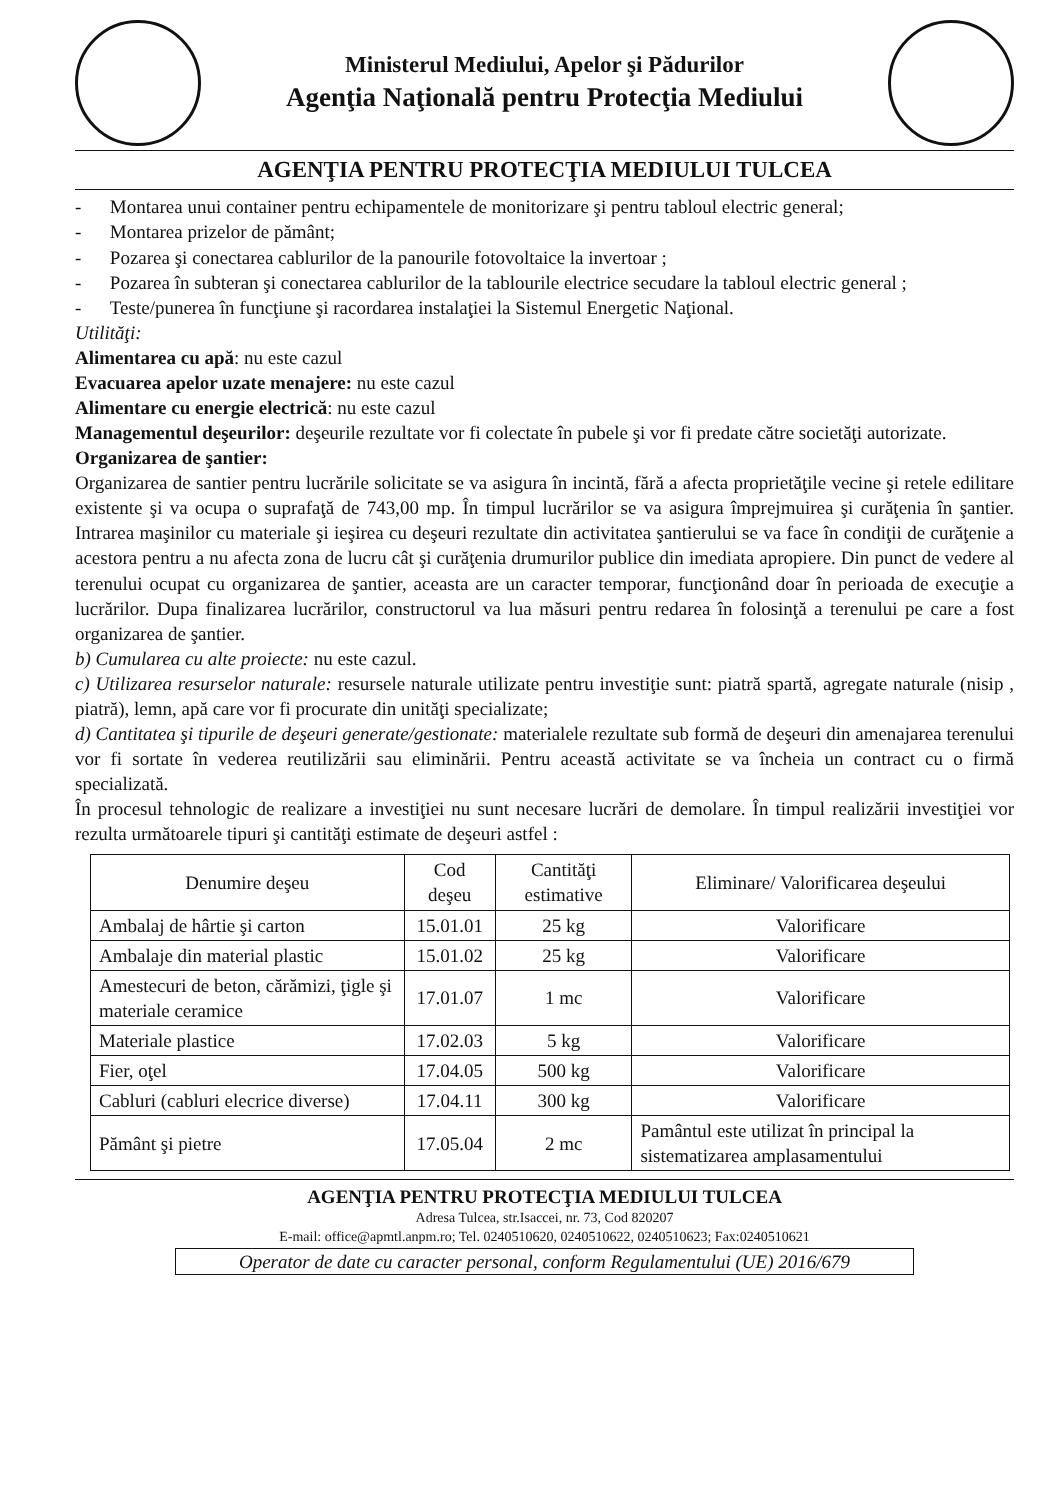Ministerul Mediului, Apelor şi Pădurilor
Agenţia Naţională pentru Protecţia Mediului
AGENŢIA PENTRU PROTECŢIA MEDIULUI TULCEA
- Montarea unui container pentru echipamentele de monitorizare şi pentru tabloul electric general;
- Montarea prizelor de pământ;
- Pozarea şi conectarea cablurilor de la panourile fotovoltaice la invertoar ;
- Pozarea în subteran şi conectarea cablurilor de la tablourile electrice secudare la tabloul electric general ;
- Teste/punerea în funcţiune şi racordarea instalaţiei la Sistemul Energetic Naţional.
Utilităţi:
Alimentarea cu apă: nu este cazul
Evacuarea apelor uzate menajere: nu este cazul
Alimentare cu energie electrică: nu este cazul
Managementul deşeurilor: deşeurile rezultate vor fi colectate în pubele şi vor fi predate către societăţi autorizate.
Organizarea de şantier:
Organizarea de santier pentru lucrările solicitate se va asigura în incintă, fără a afecta proprietăţile vecine şi retele edilitare existente şi va ocupa o suprafaţă de 743,00 mp. În timpul lucrărilor se va asigura împrejmuirea şi curăţenia în şantier. Intrarea maşinilor cu materiale şi ieşirea cu deşeuri rezultate din activitatea şantierului se va face în condiţii de curăţenie a acestora pentru a nu afecta zona de lucru cât şi curăţenia drumurilor publice din imediata apropiere. Din punct de vedere al terenului ocupat cu organizarea de şantier, aceasta are un caracter temporar, funcţionând doar în perioada de execuţie a lucrărilor. Dupa finalizarea lucrărilor, constructorul va lua măsuri pentru redarea în folosinţă a terenului pe care a fost organizarea de şantier.
b) Cumularea cu alte proiecte: nu este cazul.
c) Utilizarea resurselor naturale: resursele naturale utilizate pentru investiţie sunt: piatră spartă, agregate naturale (nisip , piatră), lemn, apă care vor fi procurate din unităţi specializate;
d) Cantitatea şi tipurile de deşeuri generate/gestionate: materialele rezultate sub formă de deşeuri din amenajarea terenului vor fi sortate în vederea reutilizării sau eliminării. Pentru această activitate se va încheia un contract cu o firmă specializată.
În procesul tehnologic de realizare a investiţiei nu sunt necesare lucrări de demolare. În timpul realizării investiţiei vor rezulta următoarele tipuri şi cantităţi estimate de deşeuri astfel :
| Denumire deşeu | Cod deşeu | Cantităţi estimative | Eliminare/ Valorificarea deşeului |
| --- | --- | --- | --- |
| Ambalaj de hârtie şi carton | 15.01.01 | 25 kg | Valorificare |
| Ambalaje din material plastic | 15.01.02 | 25 kg | Valorificare |
| Amestecuri de beton, cărămizi, ţigle şi materiale ceramice | 17.01.07 | 1 mc | Valorificare |
| Materiale plastice | 17.02.03 | 5 kg | Valorificare |
| Fier, oţel | 17.04.05 | 500 kg | Valorificare |
| Cabluri (cabluri elecrice diverse) | 17.04.11 | 300 kg | Valorificare |
| Pământ şi pietre | 17.05.04 | 2 mc | Pamântul este utilizat în principal la sistematizarea amplasamentului |
AGENŢIA PENTRU PROTECŢIA MEDIULUI TULCEA
Adresa Tulcea, str.Isaccei, nr. 73, Cod 820207
E-mail: office@apmtl.anpm.ro; Tel. 0240510620, 0240510622, 0240510623; Fax:0240510621
Operator de date cu caracter personal, conform Regulamentului (UE) 2016/679